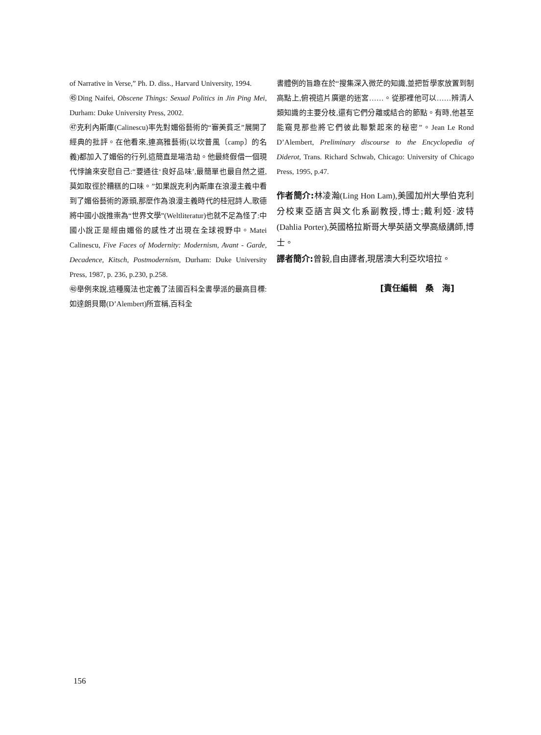of Narrative in Verse,” Ph. D. diss., Harvard University, 1994.
㊺Ding Naifei, Obscene Things: Sexual Politics in Jin Ping Mei, Durham: Duke University Press, 2002.
㊼克利內斯庫(Calinescu)率先對媚俗藝術的“審美貧乏”展開了經典的批評。在他看來,連高雅藝術(以坎普風〔camp〕的名義)都加入了媚俗的行列,這簡直是場浩劫。他最終假借一個現代悖論來安慰自己:“要通往‘良好品味’,最簡單也最自然之道,莫如取徑於糟糕的口味。”如果說克利內斯庫在浪漫主義中看到了媚俗藝術的源頭,那麼作為浪漫主義時代的桂冠詩人,歌德將中國小說推崇為“世界文學”(Weltliteratur)也就不足為怪了:中國小說正是經由媚俗的感性才出現在全球視野中。Matei Calinescu, Five Faces of Modernity: Modernism, Avant - Garde, Decadence, Kitsch, Postmodernism, Durham: Duke University Press, 1987, p. 236, p.230, p.258.
㊽舉例來說,這種魔法也定義了法國百科全書學派的最高目標:如達朗貝爾(D’Alembert)所宣稱,百科全
書體例的旨趣在於“搜集深入微茫的知識,並把哲學家放置到制高點上,俯視這片廣邈的迷宮……。從那裡他可以……辨清人類知識的主要分枝,還有它們分離或結合的節點。有時,他甚至能窺見那些將它們彼此聯繫起來的秘密”。Jean Le Rond D’Alembert, Preliminary discourse to the Encyclopedia of Diderot, Trans. Richard Schwab, Chicago: University of Chicago Press, 1995, p.47.
作者簡介: 林凌瀚(Ling Hon Lam),美國加州大學伯克利分校東亞語言與文化系副教授,博士;戴利婭·波特(Dahlia Porter),英國格拉斯哥大學英語文學高級講師,博士。
譯者簡介: 曾毅,自由譯者,現居澳大利亞坎培拉。
[責任編輯　桑　海]
156